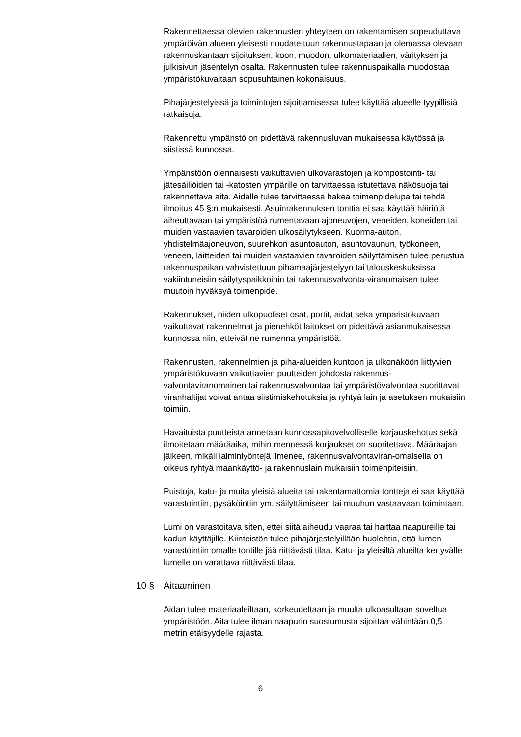Rakennettaessa olevien rakennusten yhteyteen on rakentamisen sopeuduttava ympäröivän alueen yleisesti noudatettuun rakennustapaan ja olemassa olevaan rakennuskantaan sijoituksen, koon, muodon, ulkomateriaalien, värityksen ja julkisivun jäsentelyn osalta. Rakennusten tulee rakennuspaikalla muodostaa ympäristökuvaltaan sopusuhtainen kokonaisuus.
Pihajärjestelyissä ja toimintojen sijoittamisessa tulee käyttää alueelle tyypillisiä ratkaisuja.
Rakennettu ympäristö on pidettävä rakennusluvan mukaisessa käytössä ja siistissä kunnossa.
Ympäristöön olennaisesti vaikuttavien ulkovarastojen ja kompostointi- tai jätesäiliöiden tai -katosten ympärille on tarvittaessa istutettava näkösuoja tai rakennettava aita. Aidalle tulee tarvittaessa hakea toimenpidelupa tai tehdä ilmoitus 45 §:n mukaisesti. Asuinrakennuksen tonttia ei saa käyttää häiriötä aiheuttavaan tai ympäristöä rumentavaan ajoneuvojen, veneiden, koneiden tai muiden vastaavien tavaroiden ulkosäilytykseen. Kuorma-auton, yhdistelmäajoneuvon, suurehkon asuntoauton, asuntovaunun, työkoneen, veneen, laitteiden tai muiden vastaavien tavaroiden säilyttämisen tulee perustua rakennuspaikan vahvistettuun pihamaajärjestelyyn tai talouskeskuksissa vakiintuneisiin säilytyspaikkoihin tai rakennusvalvonta-viranomaisen tulee muutoin hyväksyä toimenpide.
Rakennukset, niiden ulkopuoliset osat, portit, aidat sekä ympäristökuvaan vaikuttavat rakennelmat ja pienehköt laitokset on pidettävä asianmukaisessa kunnossa niin, etteivät ne rumenna ympäristöä.
Rakennusten, rakennelmien ja piha-alueiden kuntoon ja ulkonäköön liittyvien ympäristökuvaan vaikuttavien puutteiden johdosta rakennus-valvontaviranomainen tai rakennusvalvontaa tai ympäristövalvontaa suorittavat viranhaltijat voivat antaa siistimiskehotuksia ja ryhtyä lain ja asetuksen mukaisiin toimiin.
Havaituista puutteista annetaan kunnossapitovelvolliselle korjauskehotus sekä ilmoitetaan määräaika, mihin mennessä korjaukset on suoritettava. Määräajan jälkeen, mikäli laiminlyöntejä ilmenee, rakennusvalvontaviran-omaisella on oikeus ryhtyä maankäyttö- ja rakennuslain mukaisiin toimenpiteisiin.
Puistoja, katu- ja muita yleisiä alueita tai rakentamattomia tontteja ei saa käyttää varastointiin, pysäköintiin ym. säilyttämiseen tai muuhun vastaavaan toimintaan.
Lumi on varastoitava siten, ettei siitä aiheudu vaaraa tai haittaa naapureille tai kadun käyttäjille. Kiinteistön tulee pihajärjestelyillään huolehtia, että lumen varastointiin omalle tontille jää riittävästi tilaa. Katu- ja yleisiltä alueilta kertyvälle lumelle on varattava riittävästi tilaa.
10 § Aitaaminen
Aidan tulee materiaaleiltaan, korkeudeltaan ja muulta ulkoasultaan soveltua ympäristöön. Aita tulee ilman naapurin suostumusta sijoittaa vähintään 0,5 metrin etäisyydelle rajasta.
6